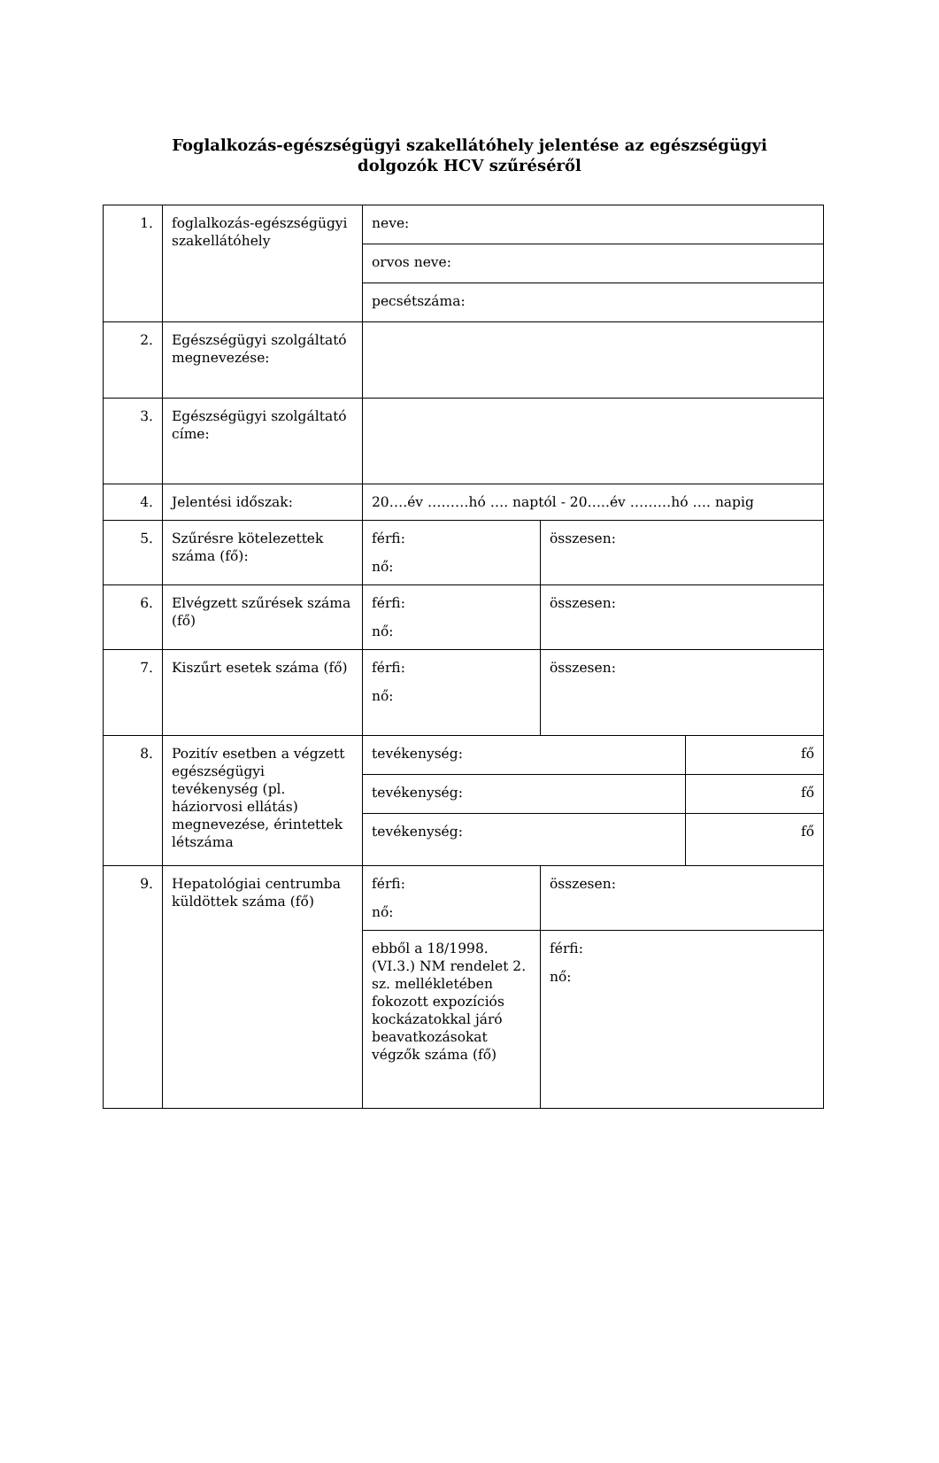Foglalkozás-egészségügyi szakellátóhely jelentése az egészségügyi
dolgozók HCV szűréséről
| 1. | foglalkozás-egészségügyi szakellátóhely | neve: | | |
| | | orvos neve: | | |
| | | pecsétszáma: | | |
| 2. | Egészségügyi szolgáltató megnevezése: | | | |
| 3. | Egészségügyi szolgáltató címe: | | | |
| 4. | Jelentési időszak: | 20….év ………hó …. naptól - 20…..év ………hó …. napig | | |
| 5. | Szűrésre kötelezettek száma (fő): | férfi: nő: | összesen: | |
| 6. | Elvégzett szűrések száma (fő) | férfi: nő: | összesen: | |
| 7. | Kiszűrt esetek száma (fő) | férfi: nő: | összesen: | |
| 8. | Pozitív esetben a végzett egészségügyi tevékenység (pl. háziorvosi ellátás) megnevezése, érintettek létszáma | tevékenység: | | fő |
| | | tevékenység: | | fő |
| | | tevékenység: | | fő |
| 9. | Hepatológiai centrumba küldöttek száma (fő) | férfi: nő: | összesen: | |
| | | ebből a 18/1998. (VI.3.) NM rendelet 2. sz. mellékletében fokozott expozíciós kockázatokkal járó beavatkozásokat végzők száma (fő) | férfi: nő: | |